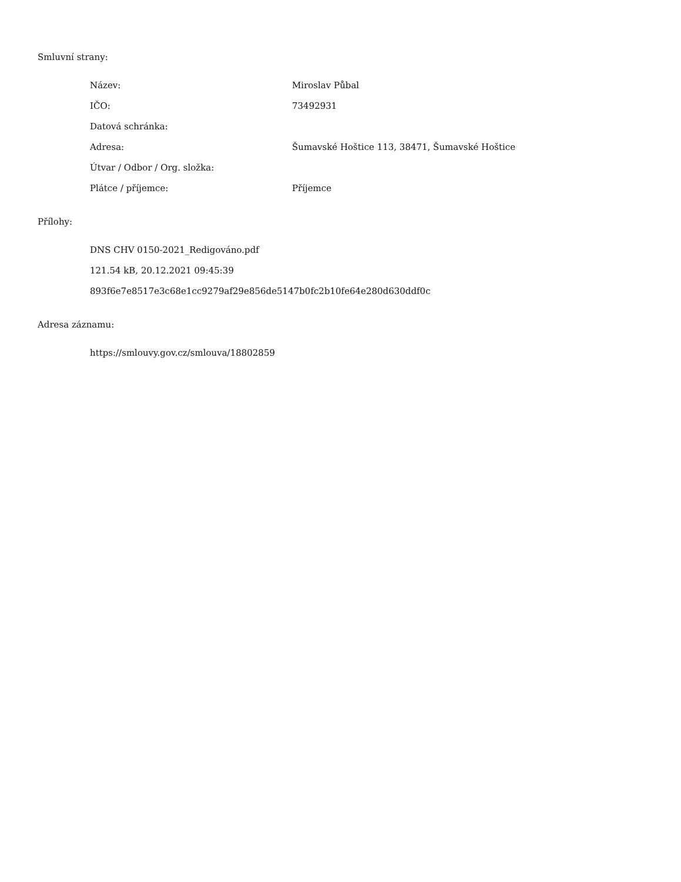Smluvní strany:
| Název: | Miroslav Půbal |
| IČO: | 73492931 |
| Datová schránka: | |
| Adresa: | Šumavské Hoštice 113, 38471, Šumavské Hoštice |
| Útvar / Odbor / Org. složka: | |
| Plátce / příjemce: | Příjemce |
Přílohy:
DNS CHV 0150-2021_Redigováno.pdf
121.54 kB, 20.12.2021 09:45:39
893f6e7e8517e3c68e1cc9279af29e856de5147b0fc2b10fe64e280d630ddf0c
Adresa záznamu:
https://smlouvy.gov.cz/smlouva/18802859